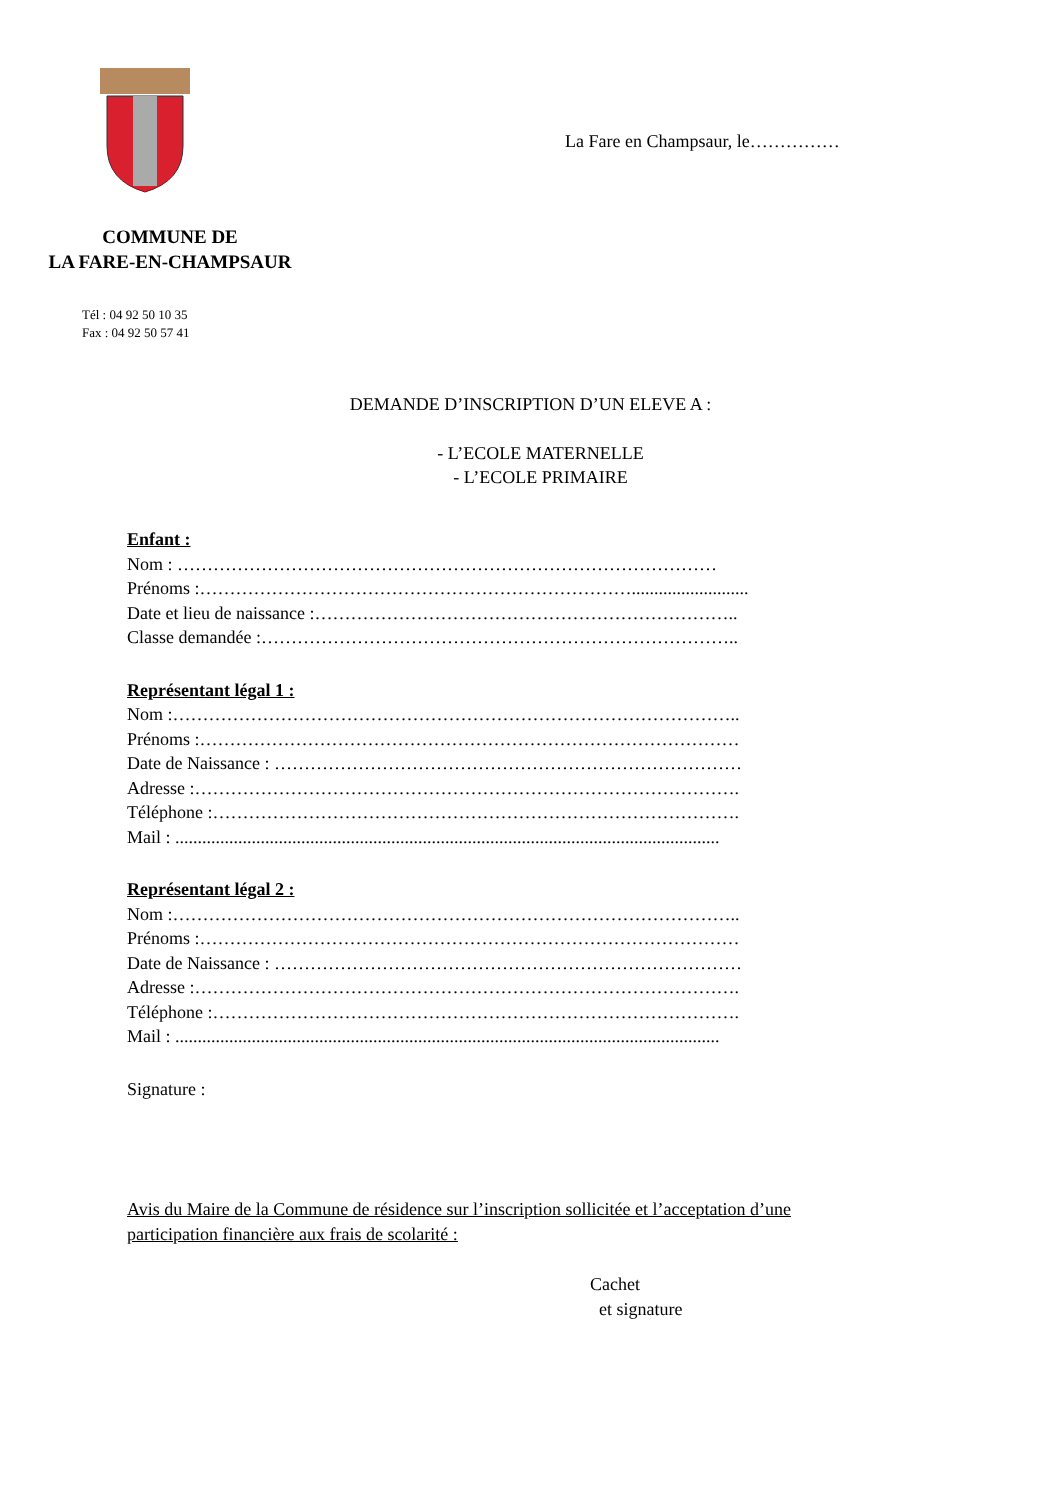La Fare en Champsaur, le……………
COMMUNE DE
LA FARE-EN-CHAMPSAUR
Tél : 04 92 50 10 35
Fax : 04 92 50 57 41
DEMANDE D’INSCRIPTION D’UN ELEVE A :
- L’ECOLE MATERNELLE
- L’ECOLE PRIMAIRE
Enfant :
Nom : ………………………………………………………………………………
Prénoms :………………………………………………………………..........................
Date et lieu de naissance :……………………………………………………………..
Classe demandée :……………………………………………………………………..
Représentant légal 1 :
Nom :…………………………………………………………………………………..
Prénoms :………………………………………………………………………………
Date de Naissance : ……………………………………………………………………
Adresse :……………………………………………………………………………….
Téléphone :…………………………………………………………………………….
Mail : .........................................................................................................................
Représentant légal 2 :
Nom :…………………………………………………………………………………..
Prénoms :………………………………………………………………………………
Date de Naissance : ……………………………………………………………………
Adresse :……………………………………………………………………………….
Téléphone :…………………………………………………………………………….
Mail : .........................................................................................................................
Signature :
Avis du Maire de la Commune de résidence sur l’inscription sollicitée et l’acceptation d’une
participation financière aux frais de scolarité :
Cachet
et signature